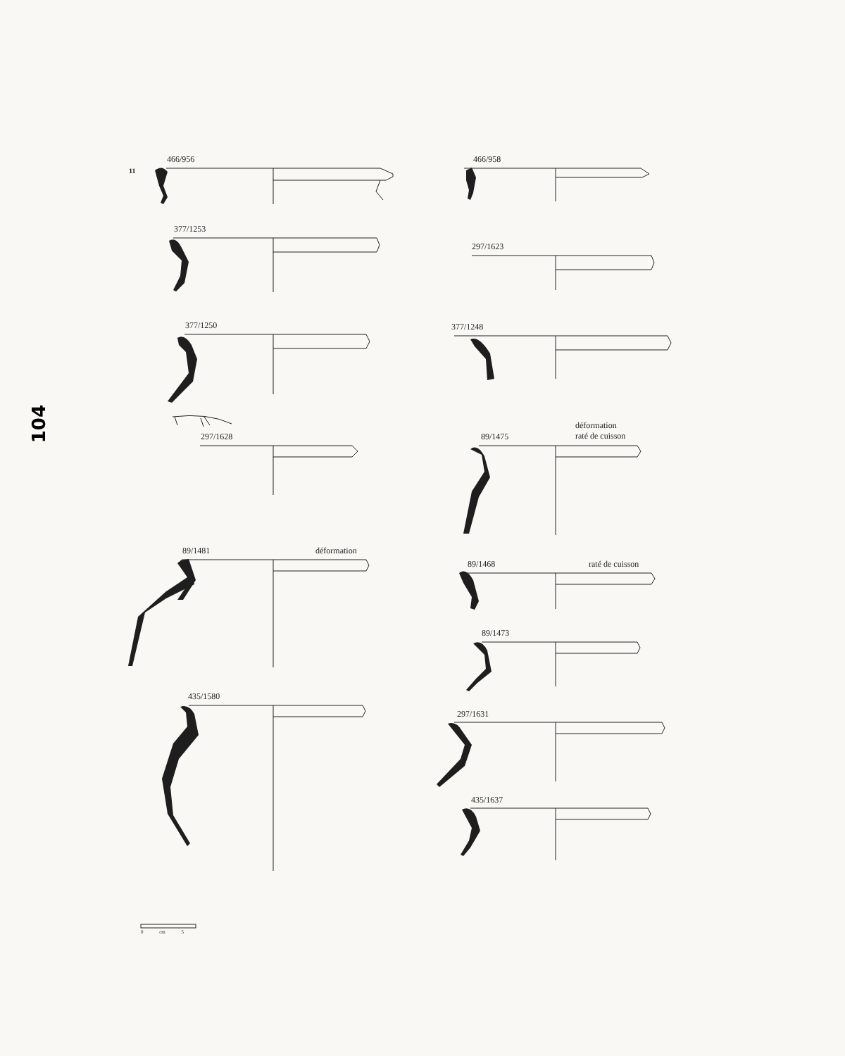104
11
466/956 466/958
377/1253
297/1623
377/1250 377/1248
déformation
raté de cuisson
297/1628 89/1475
89/1481 déformation
89/1468 raté de cuisson
89/1473
435/1580
297/1631
435/1637
0 cm 5